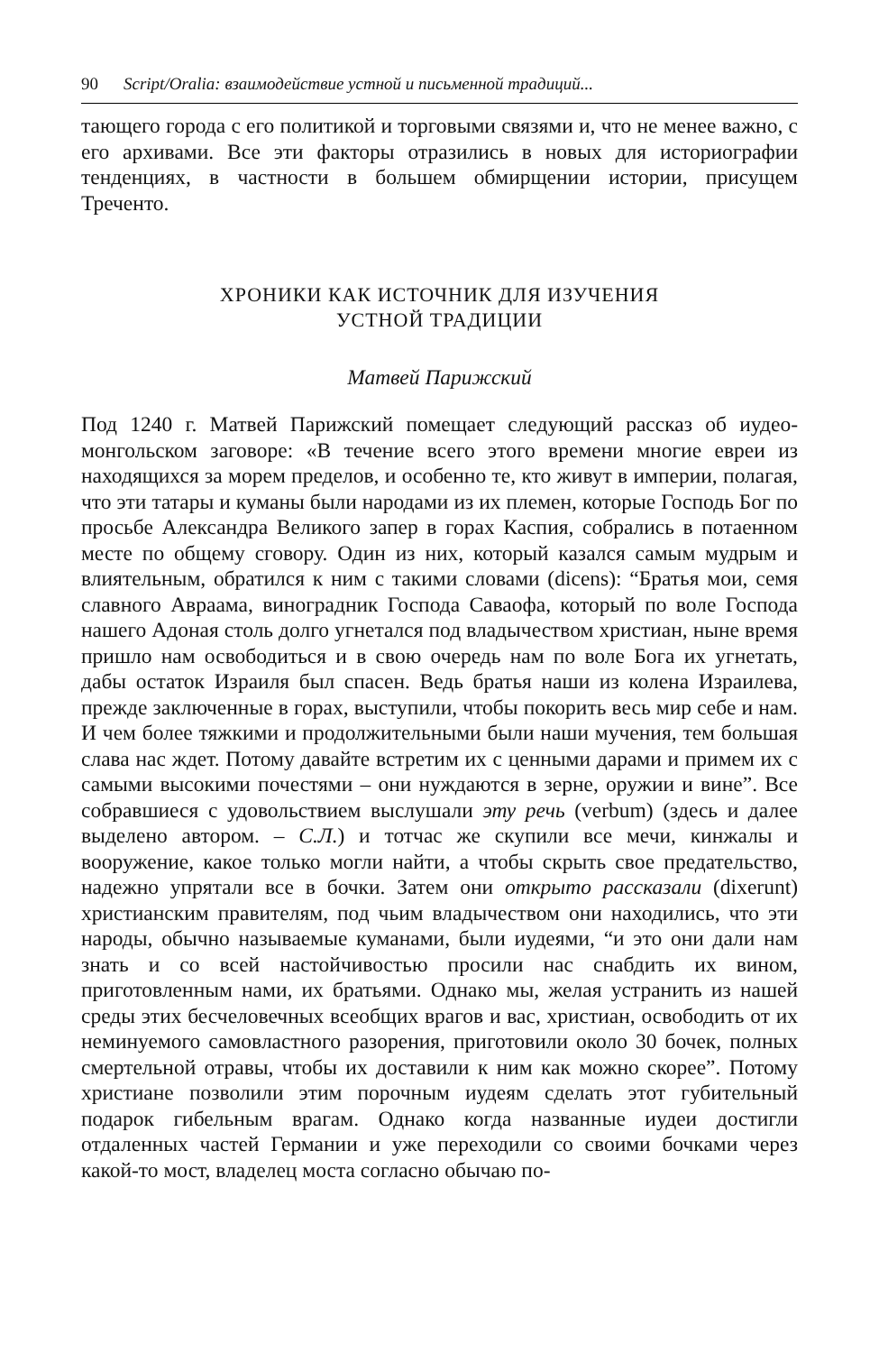90 Script/Oralia: взаимодействие устной и письменной традиций...
тающего города с его политикой и торговыми связями и, что не менее важно, с его архивами. Все эти факторы отразились в новых для историографии тенденциях, в частности в большем обмирщении истории, присущем Треченто.
ХРОНИКИ КАК ИСТОЧНИК ДЛЯ ИЗУЧЕНИЯ
УСТНОЙ ТРАДИЦИИ
Матвей Парижский
Под 1240 г. Матвей Парижский помещает следующий рассказ об иудео-монгольском заговоре: «В течение всего этого времени многие евреи из находящихся за морем пределов, и особенно те, кто живут в империи, полагая, что эти татары и куманы были народами из их племен, которые Господь Бог по просьбе Александра Великого запер в горах Каспия, собрались в потаенном месте по общему сговору. Один из них, который казался самым мудрым и влиятельным, обратился к ним с такими словами (dicens): “Братья мои, семя славного Авраама, виноградник Господа Саваофа, который по воле Господа нашего Адоная столь долго угнетался под владычеством христиан, ныне время пришло нам освободиться и в свою очередь нам по воле Бога их угнетать, дабы остаток Израиля был спасен. Ведь братья наши из колена Израилева, прежде заключенные в горах, выступили, чтобы покорить весь мир себе и нам. И чем более тяжкими и продолжительными были наши мучения, тем большая слава нас ждет. Потому давайте встретим их с ценными дарами и примем их с самыми высокими почестями – они нуждаются в зерне, оружии и вине”. Все собравшиеся с удовольствием выслушали эту речь (verbum) (здесь и далее выделено автором. – С.Л.) и тотчас же скупили все мечи, кинжалы и вооружение, какое только могли найти, а чтобы скрыть свое предательство, надежно упрятали все в бочки. Затем они открыто рассказали (dixerunt) христианским правителям, под чьим владычеством они находились, что эти народы, обычно называемые куманами, были иудеями, “и это они дали нам знать и со всей настойчивостью просили нас снабдить их вином, приготовленным нами, их братьями. Однако мы, желая устранить из нашей среды этих бесчеловечных всеобщих врагов и вас, христиан, освободить от их неминуемого самовластного разорения, приготовили около 30 бочек, полных смертельной отравы, чтобы их доставили к ним как можно скорее”. Потому христиане позволили этим порочным иудеям сделать этот губительный подарок гибельным врагам. Однако когда названные иудеи достигли отдаленных частей Германии и уже переходили со своими бочками через какой-то мост, владелец моста согласно обычаю по-